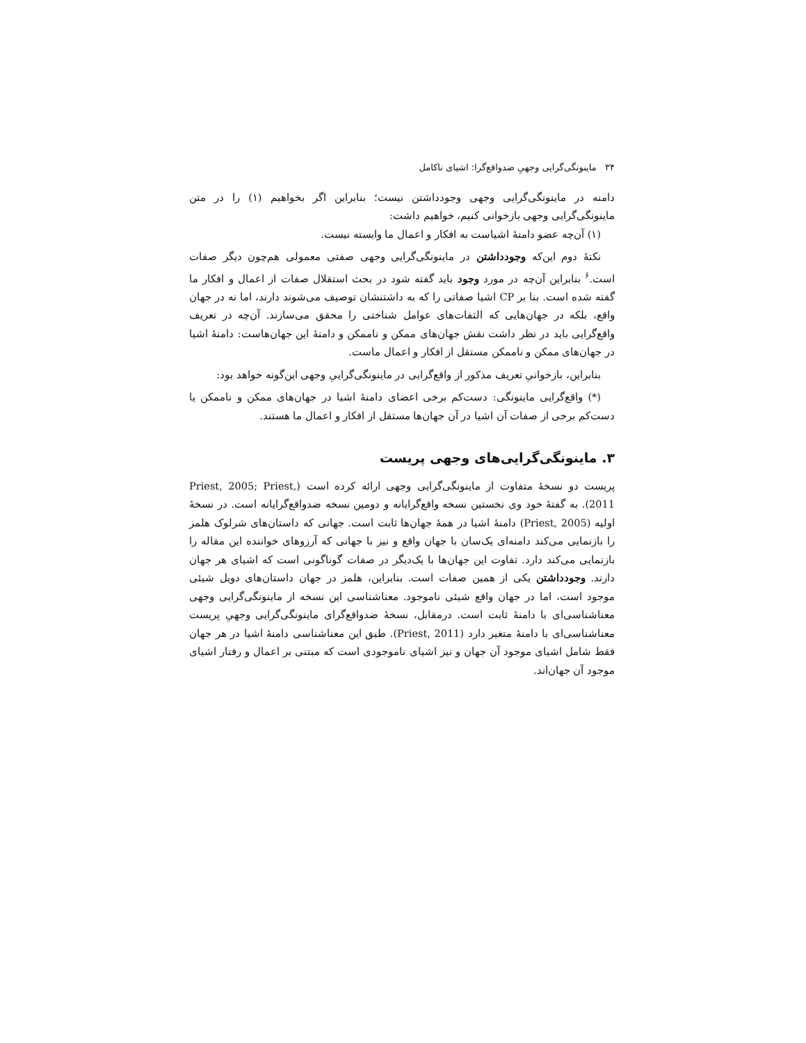۳۴ ماینونگی‌گرایی وجهیِ ضدواقع‌گرا: اشیای ناکامل
دامنه در ماینونگی‌گرایی وجهی وجودداشتن نیست؛ بنابراین اگر بخواهیم (۱) را در متن ماینونگی‌گرایی وجهی بازخوانی کنیم، خواهیم داشت:
(۱) آن‌چه عضو دامنهٔ اشیاست به افکار و اعمال ما وابسته نیست.
نکتهٔ دوم این‌که وجودداشتن در ماینونگی‌گرایی وجهی صفتی معمولی هم‌چون دیگر صفات است.<sup>۶</sup> بنابراین آن‌چه در مورد وجود باید گفته شود در بحث استقلال صفات از اعمال و افکار ما گفته شده است. بنا بر CP اشیا صفاتی را که به داشتنشان توصیف می‌شوند دارند، اما نه در جهان واقع، بلکه در جهان‌هایی که التفات‌های عوامل شناختی را محقق می‌سازند. آن‌چه در تعریف واقع‌گرایی باید در نظر داشت نقش جهان‌های ممکن و ناممکن و دامنهٔ این جهان‌هاست: دامنهٔ اشیا در جهان‌های ممکن و ناممکن مستقل از افکار و اعمال ماست.
بنابراین، بازخوانیِ تعریف مذکور از واقع‌گرایی در ماینونگی‌گراییِ وجهی این‌گونه خواهد بود:
(*) واقع‌گرایی ماینونگی: دست‌کم برخی اعضای دامنهٔ اشیا در جهان‌های ممکن و ناممکن یا دست‌کم برخی از صفات آن اشیا در آن جهان‌ها مستقل از افکار و اعمال ما هستند.
۳. ماینونگی‌گرایی‌های وجهی پریست
پریست دو نسخهٔ متفاوت از ماینونگی‌گرایی وجهی ارائه کرده است (Priest, 2005; Priest, 2011). به گفتهٔ خود وی نخستین نسخه واقع‌گرایانه و دومین نسخه ضدواقع‌گرایانه است. در نسخهٔ اولیه (Priest, 2005) دامنهٔ اشیا در همهٔ جهان‌ها ثابت است. جهانی که داستان‌های شرلوک هلمز را بازنمایی می‌کند دامنه‌ای یک‌سان با جهان واقع و نیز با جهانی که آرزوهای خواننده این مقاله را بازنمایی می‌کند دارد. تفاوت این جهان‌ها با یک‌دیگر در صفات گوناگونی است که اشیای هر جهان دارند. وجودداشتن یکی از همین صفات است. بنابراین، هلمز در جهان داستان‌های دویل شیئی موجود است، اما در جهان واقع شیئی ناموجود. معناشناسی این نسخه از ماینونگی‌گرایی وجهی معناشناسی‌ای با دامنهٔ ثابت است. درمقابل، نسخهٔ ضدواقع‌گرای ماینونگی‌گرایی وجهیِ پریست معناشناسی‌ای با دامنهٔ متغیر دارد (Priest, 2011). طبق این معناشناسی دامنهٔ اشیا در هر جهان فقط شامل اشیای موجود آن جهان و نیز اشیای ناموجودی است که مبتنی بر اعمال و رفتار اشیای موجود آن جهان‌اند.